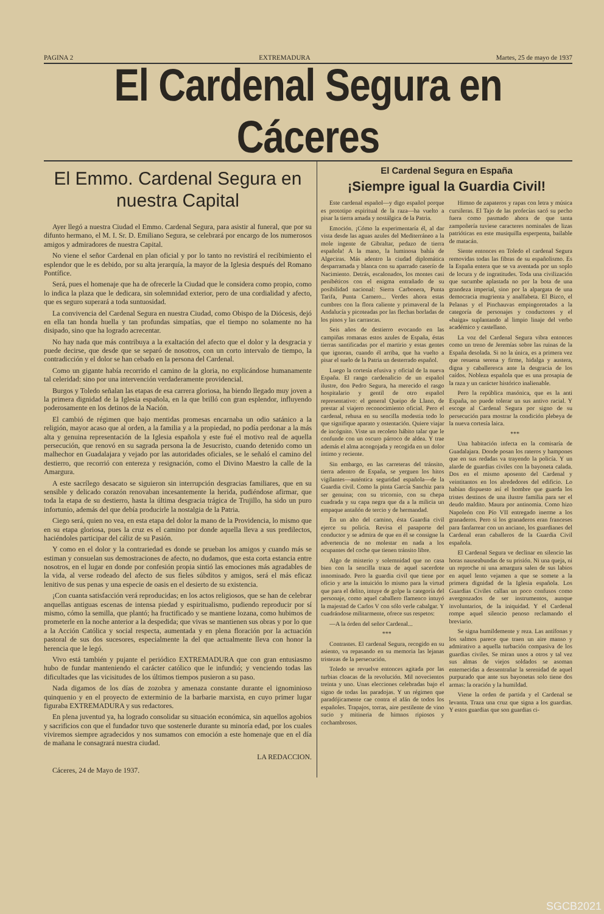PAGINA 2 EXTREMADURA Martes, 25 de mayo de 1937
El Cardenal Segura en Cáceres
El Emmo. Cardenal Segura en nuestra Capital
Ayer llegó a nuestra Ciudad el Emmo. Cardenal Segura, para asistir al funeral, que por su difunto hermano, el M. I. Sr. D. Emiliano Segura, se celebrará por encargo de los numerosos amigos y admiradores de nuestra Capital.
No viene el señor Cardenal en plan oficial y por lo tanto no revistirá el recibimiento el esplendor que le es debido, por su alta jerarquía, la mayor de la Iglesia después del Romano Pontífice.
Será, pues el homenaje que ha de ofrecerle la Ciudad que le considera como propio, como lo indica la plaza que le dedicara, sin solemnidad exterior, pero de una cordialidad y afecto, que es seguro superará a toda suntuosidad.
La convivencia del Cardenal Segura en nuestra Ciudad, como Obispo de la Diócesis, dejó en ella tan honda huella y tan profundas simpatías, que el tiempo no solamente no ha disipado, sino que ha logrado acrecentar.
No hay nada que más contribuya a la exaltación del afecto que el dolor y la desgracia y puede decirse, que desde que se separó de nosotros, con un corto intervalo de tiempo, la contradicción y el dolor se han cebado en la persona del Cardenal.
Como un gigante había recorrido el camino de la gloria, no explicándose humanamente tal celeridad: sino por una intervención verdaderamente providencial.
Burgos y Toledo señalan las etapas de esa carrera gloriosa, ha biendo llegado muy joven a la primera dignidad de la Iglesia española, en la que brilló con gran esplendor, influyendo poderosamente en los detinos de la Nación.
El cambió de régimen que bajo mentidas promesas encarnaba un odio satánico a la religión, mayor acaso que al orden, a la familia y a la propiedad, no podía perdonar a la más alta y genuina representación de la Iglesia española y este fué el motivo real de aquella persecución, que renovó en su sagrada persona la de Jesucristo, cuando detenido como un malhechor en Guadalajara y vejado por las autoridades oficiales, se le señaló el camino del destierro, que recorrió con entereza y resignación, como el Divino Maestro la calle de la Amargura.
A este sacrílego desacato se siguieron sin interrupción desgracias familiares, que en su sensible y delicado corazón renovaban incesantemente la herida, pudiéndose afirmar, que toda la etapa de su destierro, hasta la última desgracia trágica de Trujillo, ha sido un puro infortunio, además del que debía producirle la nostalgia de la Patria.
Ciego será, quien no vea, en esta etapa del dolor la mano de la Providencia, lo mismo que en su etapa gloriosa, pues la cruz es el camino por donde aquella lleva a sus predilectos, haciéndoles participar del cáliz de su Pasión.
Y como en el dolor y la contrariedad es donde se prueban los amigos y cuando más se estiman y consuelan sus demostraciones de afecto, no dudamos, que esta corta estancia entre nosotros, en el lugar en donde por confesión propia sintió las emociones más agradables de la vida, al verse rodeado del afecto de sus fieles súbditos y amigos, será el más eficaz lenitivo de sus penas y una especie de oasis en el desierto de su existencia.
¡Con cuanta satisfacción verá reproducidas; en los actos religiosos, que se han de celebrar anquellas antiguas escenas de intensa piedad y espiritualismo, pudiendo reproducir por sí mismo, cómo la semilla, que plantó; ha fructificado y se mantiene lozana, como hubimos de prometerle en la noche anterior a la despedida; que vivas se mantienen sus obras y por lo que a la Acción Católica y social respecta, aumentada y en plena floración por la actuación pastoral de sus dos sucesores, especialmente la del que actualmente lleva con honor la herencia que le legó.
Vivo está también y pujante el periódico EXTREMADURA que con gran entusiasmo hubo de fundar manteniendo el carácter católico que le infundió; y venciendo todas las dificultades que las vicisitudes de los últimos tiempos pusieron a su paso.
Nada digamos de los días de zozobra y amenaza constante durante el ignominioso quinquenio y en el proyecto de exterminio de la barbarie marxista, en cuyo primer lugar figuraba EXTREMADURA y sus redactores.
En plena juventud ya, ha logrado consolidar su situación económica, sin aquellos agobios y sacrificios con que el fundador tuvo que sostenerle durante su minoría edad, por los cuales viviremos siempre agradecidos y nos sumamos con emoción a este homenaje que en el día de mañana le consagrará nuestra ciudad.
LA REDACCION.
Cáceres, 24 de Mayo de 1937.
El Cardenal Segura en España
¡Siempre igual la Guardia Civil!
Este cardenal español—y digo español porque es prototipo espiritual de la raza—ha vuelto a pisar la tierra amada y nostálgica de la Patria.
Emoción. ¡Cómo la experimentaría él, al dar vista desde las aguas azules del Mediterráneo a la mole ingente de Gibraltar, pedazo de tierra española! A la mano, la luminosa bahía de Algeciras. Más adentro la ciudad diplomática desparramada y blanca con su aparrado caserío de Nacimiento. Detrás, escalonados, los montes casi penibéticos con el enigma entrañado de su posibilidad nacional: Sierra Carbonera, Punta Tarifa, Punta Carnero... Verdes ahora estas cumbres con la flora caliente y primaveral de la Andalucía y picoteadas por las flechas borladas de los pinos y las carrascas.
Seis años de destierro evocando en las campiñas romanas estos azules de España, éstas tierras santificadas por el martirio y estas gentes que ignoran, cuando él arriba, que ha vuelto a pisar el suelo de la Patria un desterrado español.
Luego la cortesía efusiva y oficial de la nueva España. El rango cardenalicio de un español ilustre, don Pedro Segura, ha merecido el rasgo hospitalario y gentil de otro español representativo: el general Queipo de Llano, de prestar al viajero reconocimiento oficial. Pero el cardenal, rehusa en su sencilla modestia todo lo que signifique aparato y ostentación. Quiere viajar de incógnito. Viste un recoleto hábito talar que le confunde con un oscuro párroco de aldea. Y trae además el alma acongojada y recogida en un dolor íntimo y reciente.
Sin embargo, en las carreteras del tránsito, tierra adentro de España, se yerguen los hitos vigilantes—auténtica seguridad española—de la Guardia civil. Como la pinta García Sanchiz para ser genuina; con su tricornio, con su chepa cuadrada y su capa negra que da a la milicia un empaque antañón de tercio y de hermandad.
En un alto del camino, ésta Guardia civil ejerce su policía. Revisa el pasaporte del conductor y se admira de que en él se consigne la advertencia de no molestar en nada a los ocupantes del coche que tienen tránsito libre.
Algo de misterio y solemnidad que no casa bien con la sencilla traza de aquel sacerdote innominado. Pero la guardia civil que tiene por oficio y arte la intuición lo mismo para la virtud que para el delito, intuye de golpe la categoría del personaje, como aquel caballero flamenco intuyó la majestad de Carlos V con sólo verle cabalgar. Y cuadrándose militarmente, ofrece sus respetos:
—A la órden del señor Cardenal...
***
Contrastes. El cardenal Segura, recogido en su asiento, va repasando en su memoria las lejanas tristezas de la persecución.
Toledo se revuelve entonces agitada por las turbias cloacas de la revolución. Mil novecientos treinta y uno. Unas elecciones celebradas bajo el signo de todas las paradojas. Y un régimen que paradójicamente cae contra el afán de todos los españoles. Trapajos, torras, aire pestilente de vino sucio y mitineria de himnos ripiosos y cochambrosos.
Himno de zapateros y rapas con letra y música cursileras. El Tajo de las profecías sacó su pecho fuera como pasmado ahora de que tanta zampoñería tuviese caracteres nominales de lizas patrióticas en este musiquilla esperpenta, bailable de matacán.
Siente entonces en Toledo el cardenal Segura removidas todas las fibras de su españolismo. Es la España entera que se va aventada por un soplo de locura y de ingratitudes. Toda una civilización que sucumbe aplastada no por la bota de una grandeza imperial, sino por la alpargata de una democracia mugrienta y analfabeta. El Bizco, el Pelanas y el Pinchauvas empingorotados a la categoría de personajes y conductores y el «haiga» suplantando al limpio linaje del verbo académico y castellano.
La voz del Cardenal Segura vibra entonces como un treno de Jeremías sobre las ruinas de la España desolada. Si no la única, es a primera vez que resuena serena y firme, hidalga y austera, digna y caballeresca ante la desgracia de los caídos. Nobleza española que es una prosapia de la raza y un carácter histórico inalienable.
Pero la república masónica, que es la anti España, no puede tolerar un sus antivo racial. Y escoge al Cardenal Segura por signo de su persecución para mostrar la condición plebeya de la nueva cortesía laica.
***
Una habitación infecta en la comisaría de Guadalajara. Donde posan los rateros y hampones que en sus redadas va trayendo la policía. Y un alarde de guardias civiles con la bayoneta calada. Dos en el mismo aposento del Cardenal y veintitantos en los alrededores del edificio. Lo habían dispuesto así el hombre que guarda los tristes destinos de una ilustre familia para ser el deudo maldito. Maura por antinomia. Como hizo Napoleón con Pío VII entregado inerme a los granaderos. Pero si los granaderos eran franceses para fanfarrear con un anciano, los guardianes del Cardenal eran caballeros de la Guardia Civil española.
El Cardenal Segura ve declinar en silencio las horas nauseabundas de su prisión. Ni una queja, ni un reproche ni una amargura salen de sus labios en aquel lento vejamen a que se somete a la primera dignidad de la Iglesia española. Los Guardias Civiles callan un poco confusos como avergonzados de ser instrumentos, aunque involuntarios, de la iniquidad. Y el Cardenal rompe aquel silencio penoso reclamando el breviario.
Se signa humildemente y reza. Las antífonas y los salmos parece que traen un aire manso y admirativo a aquella turbación compasiva de los guardias civiles. Se miran unos a otros y tal vez sus almas de viejos soldados se asoman enternecidas a dessentrañar la serenidad de aquel purpurado que ante sus bayonetas solo tiene dos armas: la oración y la humildad.
Viene la orden de partida y el Cardenal se levanta. Traza una cruz que signa a los guardias. Y estos guardias que son guardias ci-
SGCB2021